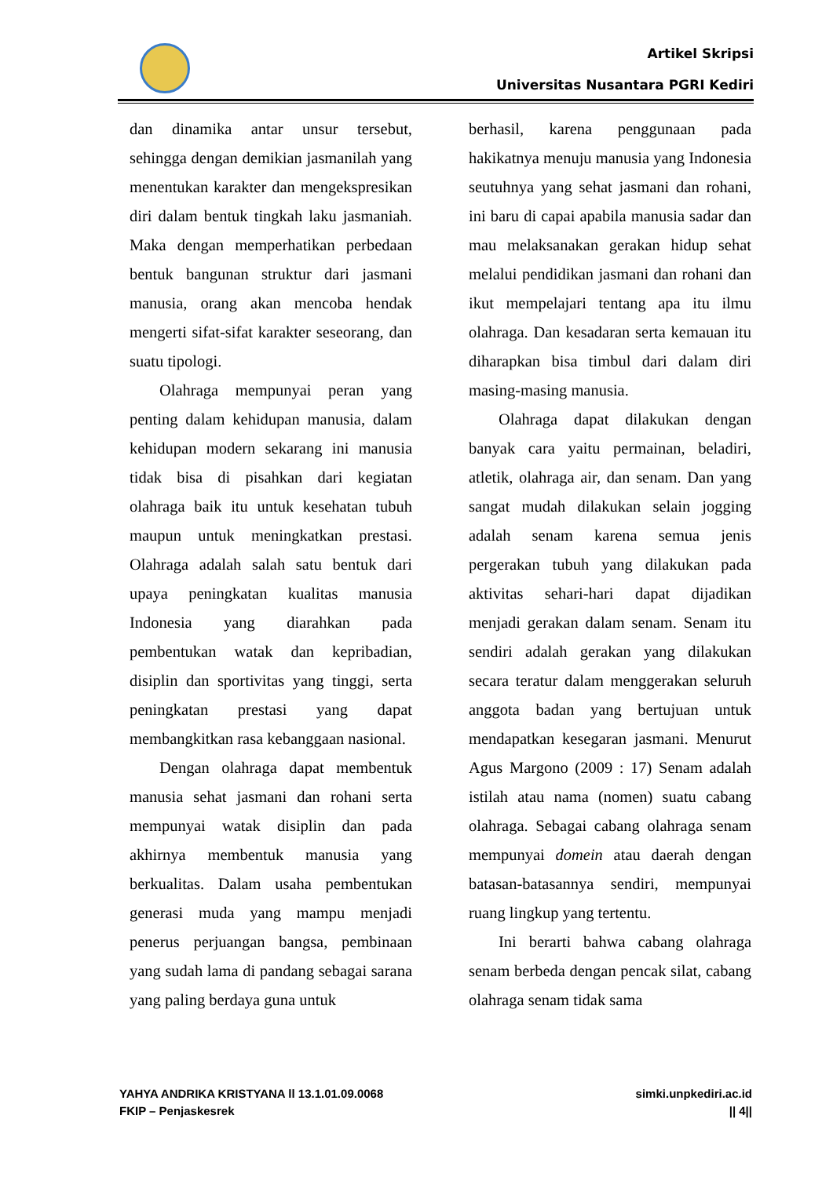Artikel Skripsi
Universitas Nusantara PGRI Kediri
dan dinamika antar unsur tersebut, sehingga dengan demikian jasmanilah yang menentukan karakter dan mengekspresikan diri dalam bentuk tingkah laku jasmaniah. Maka dengan memperhatikan perbedaan bentuk bangunan struktur dari jasmani manusia, orang akan mencoba hendak mengerti sifat-sifat karakter seseorang, dan suatu tipologi.
Olahraga mempunyai peran yang penting dalam kehidupan manusia, dalam kehidupan modern sekarang ini manusia tidak bisa di pisahkan dari kegiatan olahraga baik itu untuk kesehatan tubuh maupun untuk meningkatkan prestasi. Olahraga adalah salah satu bentuk dari upaya peningkatan kualitas manusia Indonesia yang diarahkan pada pembentukan watak dan kepribadian, disiplin dan sportivitas yang tinggi, serta peningkatan prestasi yang dapat membangkitkan rasa kebanggaan nasional.
Dengan olahraga dapat membentuk manusia sehat jasmani dan rohani serta mempunyai watak disiplin dan pada akhirnya membentuk manusia yang berkualitas. Dalam usaha pembentukan generasi muda yang mampu menjadi penerus perjuangan bangsa, pembinaan yang sudah lama di pandang sebagai sarana yang paling berdaya guna untuk
berhasil, karena penggunaan pada hakikatnya menuju manusia yang Indonesia seutuhnya yang sehat jasmani dan rohani, ini baru di capai apabila manusia sadar dan mau melaksanakan gerakan hidup sehat melalui pendidikan jasmani dan rohani dan ikut mempelajari tentang apa itu ilmu olahraga. Dan kesadaran serta kemauan itu diharapkan bisa timbul dari dalam diri masing-masing manusia.
Olahraga dapat dilakukan dengan banyak cara yaitu permainan, beladiri, atletik, olahraga air, dan senam. Dan yang sangat mudah dilakukan selain jogging adalah senam karena semua jenis pergerakan tubuh yang dilakukan pada aktivitas sehari-hari dapat dijadikan menjadi gerakan dalam senam. Senam itu sendiri adalah gerakan yang dilakukan secara teratur dalam menggerakan seluruh anggota badan yang bertujuan untuk mendapatkan kesegaran jasmani. Menurut Agus Margono (2009 : 17) Senam adalah istilah atau nama (nomen) suatu cabang olahraga. Sebagai cabang olahraga senam mempunyai domein atau daerah dengan batasan-batasannya sendiri, mempunyai ruang lingkup yang tertentu.
Ini berarti bahwa cabang olahraga senam berbeda dengan pencak silat, cabang olahraga senam tidak sama
YAHYA ANDRIKA KRISTYANA ll 13.1.01.09.0068
FKIP – Penjaskesrek
simki.unpkediri.ac.id
|| 4||